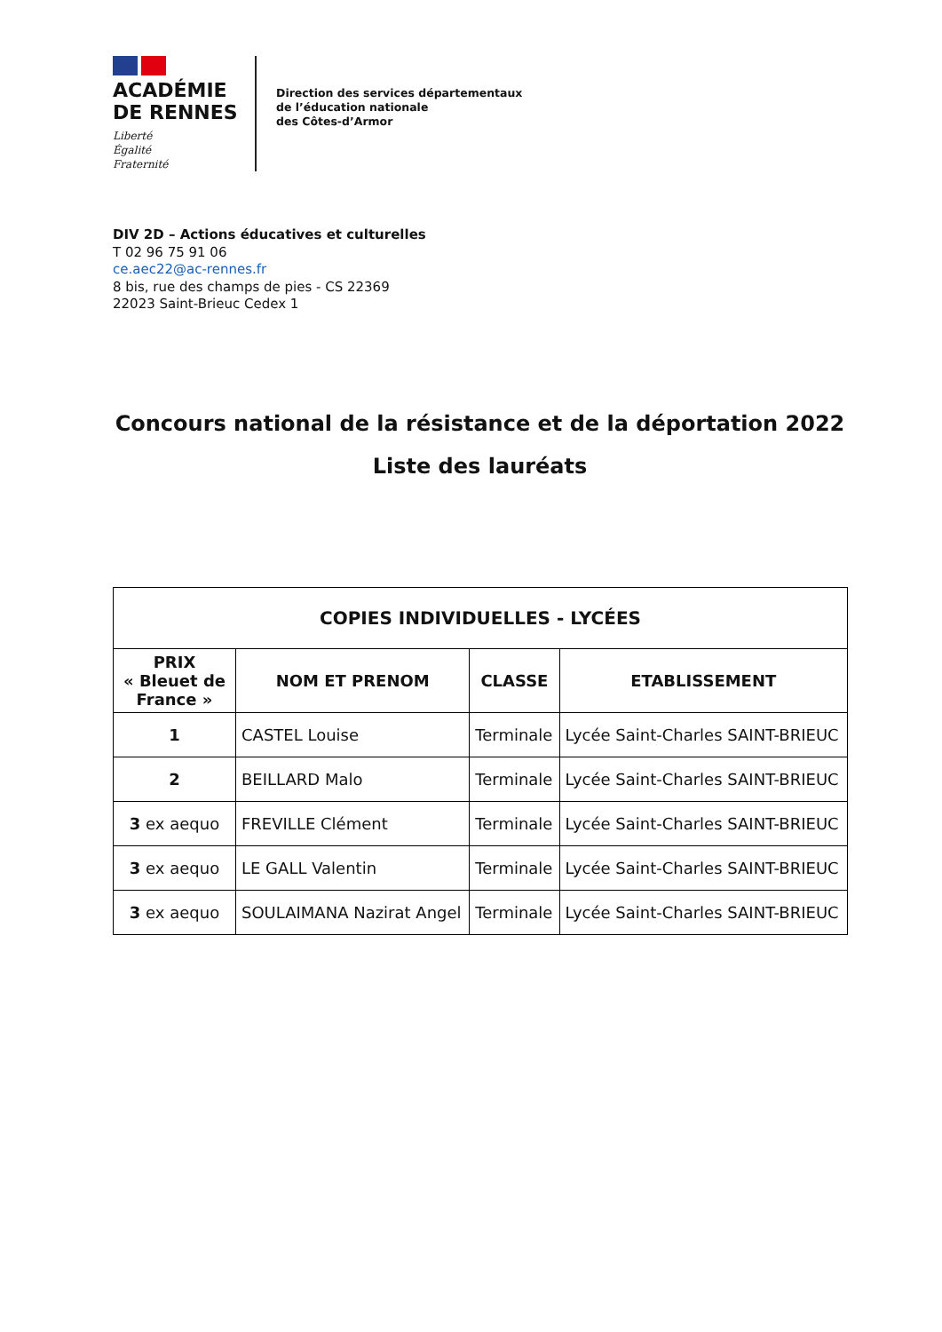ACADÉMIE
DE RENNES
Liberté
Égalité
Fraternité
Direction des services départementaux
de l’éducation nationale
des Côtes-d’Armor
DIV 2D – Actions éducatives et culturelles
T 02 96 75 91 06
ce.aec22@ac-rennes.fr
8 bis, rue des champs de pies - CS 22369
22023 Saint-Brieuc Cedex 1
Concours national de la résistance et de la déportation 2022
Liste des lauréats
| COPIES INDIVIDUELLES - LYCÉES | | | |
| --- | --- | --- | --- |
| PRIX « Bleuet de France » | NOM ET PRENOM | CLASSE | ETABLISSEMENT |
| 1 | CASTEL Louise | Terminale | Lycée Saint-Charles SAINT-BRIEUC |
| 2 | BEILLARD Malo | Terminale | Lycée Saint-Charles SAINT-BRIEUC |
| 3 ex aequo | FREVILLE Clément | Terminale | Lycée Saint-Charles SAINT-BRIEUC |
| 3 ex aequo | LE GALL Valentin | Terminale | Lycée Saint-Charles SAINT-BRIEUC |
| 3 ex aequo | SOULAIMANA Nazirat Angel | Terminale | Lycée Saint-Charles SAINT-BRIEUC |